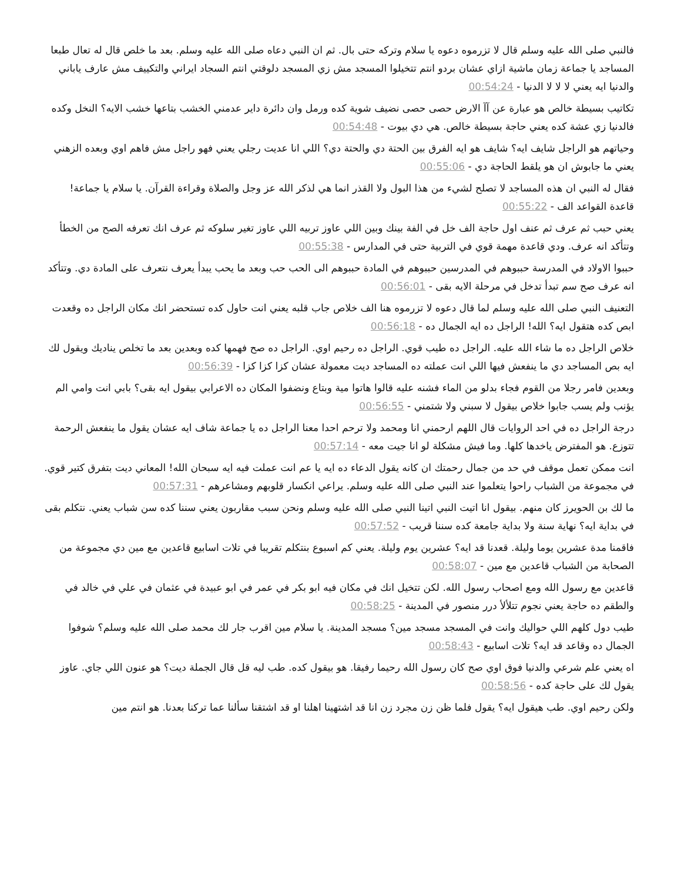فالنبي صلى الله عليه وسلم قال لا تزرموه دعوه يا سلام وتركه حتى بال. ثم ان النبي دعاه صلى الله عليه وسلم. بعد ما خلص قال له تعال طبعا المساجد يا جماعة زمان ماشية ازاي عشان بردو انتم تتخيلوا المسجد مش زي المسجد دلوقتي انتم السجاد ايراني والتكييف مش عارف ياباني والدنيا ايه يعني لا لا لا الدنيا - 00:54:24
تكاتيب بسيطة خالص هو عبارة عن آآ الارض حصى حصى نضيف شوية كده ورمل وان دائرة داير عدمني الخشب بتاعها خشب الايه؟ النخل وكده فالدنيا زي عشة كده يعني حاجة بسيطة خالص. هي دي بيوت - 00:54:48
وحياتهم هو الراجل شايف ايه؟ شايف هو ايه الفرق بين الحتة دي والحتة دي؟ اللي انا عديت رجلي يعني فهو راجل مش فاهم اوي وبعده الزهني يعني ما جابوش ان هو يلقط الحاجة دي - 00:55:06
فقال له النبي ان هذه المساجد لا تصلح لشيء من هذا البول ولا القذر انما هي لذكر الله عز وجل والصلاة وقراءة القرآن. يا سلام يا جماعة! قاعدة القواعد الف - 00:55:22
يعني حبب ثم عرف ثم عنف اول حاجة الف خل في الفة بينك وبين اللي عاوز تربيه اللي عاوز تغير سلوكه ثم عرف انك تعرفه الصح من الخطأ وتتأكد انه عرف. ودي قاعدة مهمة قوي في التربية حتى في المدارس - 00:55:38
حببوا الاولاد في المدرسة حببوهم في المدرسين حببوهم في المادة حببوهم الى الحب حب وبعد ما يحب يبدأ يعرف نتعرف على المادة دي. وتتأكد انه عرف صح سم تبدأ تدخل في مرحلة الايه بقى - 00:56:01
التعنيف النبي صلى الله عليه وسلم لما قال دعوه لا تزرموه هنا الف خلاص جاب قلبه يعني انت حاول كده تستحضر انك مكان الراجل ده وقعدت ابص كده هتقول ايه؟ الله! الراجل ده ايه الجمال ده - 00:56:18
خلاص الراجل ده ما شاء الله عليه. الراجل ده طيب قوي. الراجل ده رحيم اوي. الراجل ده صح فهمها كده وبعدين بعد ما تخلص يناديك ويقول لك ايه بص المساجد دي ما ينفعش فيها اللي انت عملته ده المساجد ديت معمولة عشان كزا كزا كزا - 00:56:39
وبعدين فامر رجلا من القوم فجاء بدلو من الماء فشنه عليه قالوا هاتوا مية وبتاع ونضفوا المكان ده الاعرابي بيقول ايه بقى؟ بابي انت وامي الم يؤنب ولم يسب جابوا خلاص بيقول لا سبني ولا شتمني - 00:56:55
درجة الراجل ده في احد الروايات قال اللهم ارحمني انا ومحمد ولا ترحم احدا معنا الراجل ده يا جماعة شاف ايه عشان يقول ما ينفعش الرحمة تتوزع. هو المفترض ياخدها كلها. وما فيش مشكلة لو انا جيت معه - 00:57:14
انت ممكن تعمل موقف في حد من جمال رحمتك ان كانه يقول الدعاء ده ايه يا عم انت عملت فيه ايه سبحان الله! المعاني ديت بتفرق كتير قوي. في مجموعة من الشباب راحوا يتعلموا عند النبي صلى الله عليه وسلم. يراعي انكسار قلوبهم ومشاعرهم - 00:57:31
ما لك بن الحويرز كان منهم. بيقول انا اتيت النبي اتينا النبي صلى الله عليه وسلم ونحن سبب مقاربون يعني سننا كده سن شباب يعني. نتكلم بقى في بداية ايه؟ نهاية سنة ولا بداية جامعة كده سننا قريب - 00:57:52
فاقمنا مدة عشرين يوما وليلة. قعدنا قد ايه؟ عشرين يوم وليلة. يعني كم اسبوع بنتكلم تقريبا في تلات اسابيع قاعدين مع مين دي مجموعة من الصحابة من الشباب قاعدين مع مين - 00:58:07
قاعدين مع رسول الله ومع اصحاب رسول الله. لكن تتخيل انك في مكان فيه ابو بكر في عمر في ابو عبيدة في عثمان في علي في خالد في والطقم ده حاجة يعني نجوم تتلألأ درر منصور في المدينة - 00:58:25
طيب دول كلهم اللي حواليك وانت في المسجد مسجد مين؟ مسجد المدينة. يا سلام مين اقرب جار لك محمد صلى الله عليه وسلم؟ شوفوا الجمال ده وقاعد قد ايه؟ تلات اسابيع - 00:58:43
اه يعني علم شرعي والدنيا فوق اوي صح كان رسول الله رحيما رفيقا. هو بيقول كده. طب ليه قل قال الجملة ديت؟ هو عنون اللي جاي. عاوز يقول لك على حاجة كده - 00:58:56
ولكن رحيم اوي. طب هيقول ايه؟ يقول فلما ظن زن مجرد زن انا قد اشتهينا اهلنا او قد اشتقنا سألنا عما تركنا بعدنا. هو انتم مين